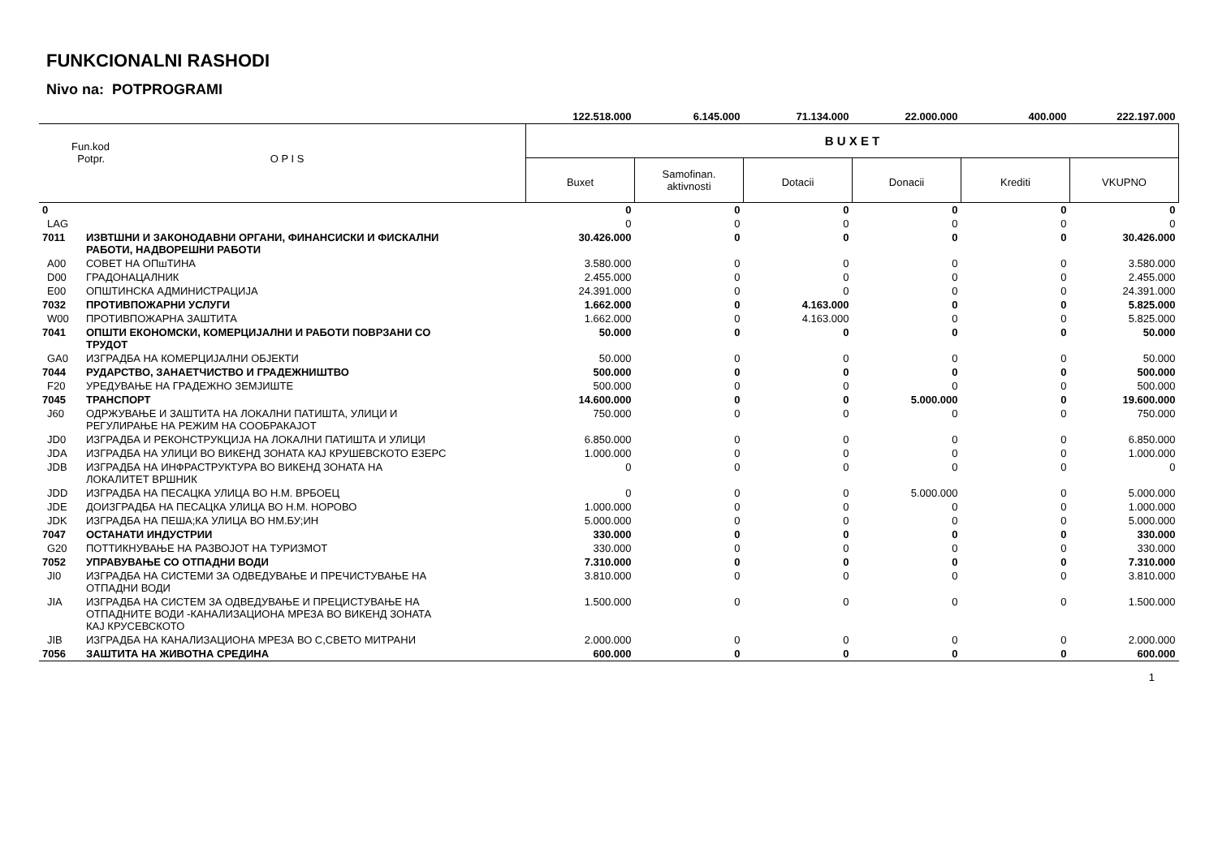FUNKCIONALNI RASHODI
Nivo na: POTPROGRAMI
| | | 122.518.000 | 6.145.000 | 71.134.000 | 22.000.000 | 400.000 | 222.197.000 |
| Fun.kod Potpr. O P I S | | B U X E T | | | | | |
| | | Buxet | Samofinan. aktivnosti | Dotacii | Donacii | Krediti | VKUPNO |
| 0 | | 0 | 0 | 0 | 0 | 0 | 0 |
| LAG | | 0 | 0 | 0 | 0 | 0 | 0 |
| 7011 | ИЗВТШНИ И ЗАКОНОДАВНИ ОРГАНИ, ФИНАНСИСКИ И ФИСКАЛНИ РАБОТИ, НАДВОРЕШНИ РАБОТИ | 30.426.000 | 0 | 0 | 0 | 0 | 30.426.000 |
| A00 | СОВЕТ НА ОПшТИНА | 3.580.000 | 0 | 0 | 0 | 0 | 3.580.000 |
| D00 | ГРАДОНАЦАЛНИК | 2.455.000 | 0 | 0 | 0 | 0 | 2.455.000 |
| E00 | ОПШТИНСКА АДМИНИСТРАЦИЈА | 24.391.000 | 0 | 0 | 0 | 0 | 24.391.000 |
| 7032 | ПРОТИВПОЖАРНИ УСЛУГИ | 1.662.000 | 0 | 4.163.000 | 0 | 0 | 5.825.000 |
| W00 | ПРОТИВПОЖАРНА ЗАШТИТА | 1.662.000 | 0 | 4.163.000 | 0 | 0 | 5.825.000 |
| 7041 | ОПШТИ ЕКОНОМСКИ, КОМЕРЦИЈАЛНИ И РАБОТИ ПОВРЗАНИ СО ТРУДОТ | 50.000 | 0 | 0 | 0 | 0 | 50.000 |
| GA0 | ИЗГРАДБА НА КОМЕРЦИЈАЛНИ ОБЈЕКТИ | 50.000 | 0 | 0 | 0 | 0 | 50.000 |
| 7044 | РУДАРСТВО, ЗАНАЕТЧИСТВО И ГРАДЕЖНИШТВО | 500.000 | 0 | 0 | 0 | 0 | 500.000 |
| F20 | УРЕДУВАЊЕ НА ГРАДЕЖНО ЗЕМЈИШТЕ | 500.000 | 0 | 0 | 0 | 0 | 500.000 |
| 7045 | ТРАНСПОРТ | 14.600.000 | 0 | 0 | 5.000.000 | 0 | 19.600.000 |
| J60 | ОДРЖУВАЊЕ И ЗАШТИТА НА ЛОКАЛНИ ПАТИШТА, УЛИЦИ И РЕГУЛИРАЊЕ НА РЕЖИМ НА СООБРАКАЈОТ | 750.000 | 0 | 0 | 0 | 0 | 750.000 |
| JD0 | ИЗГРАДБА И РЕКОНСТРУКЦИЈА НА ЛОКАЛНИ ПАТИШТА И УЛИЦИ | 6.850.000 | 0 | 0 | 0 | 0 | 6.850.000 |
| JDA | ИЗГРАДБА НА УЛИЦИ ВО ВИКЕНД ЗОНАТА КАЈ КРУШЕВСКОТО ЕЗЕРС | 1.000.000 | 0 | 0 | 0 | 0 | 1.000.000 |
| JDB | ИЗГРАДБА НА ИНФРАСТРУКТУРА ВО ВИКЕНД ЗОНАТА НА ЛОКАЛИТЕТ ВРШНИК | 0 | 0 | 0 | 0 | 0 | 0 |
| JDD | ИЗГРАДБА НА ПЕСАЦКА УЛИЦА ВО Н.М. ВРБОЕЦ | 0 | 0 | 0 | 5.000.000 | 0 | 5.000.000 |
| JDE | ДОИЗГРАДБА НА ПЕСАЦКА УЛИЦА ВО Н.М. НОРОВО | 1.000.000 | 0 | 0 | 0 | 0 | 1.000.000 |
| JDK | ИЗГРАДБА НА ПЕША;КА УЛИЦА ВО НМ.БУ;ИН | 5.000.000 | 0 | 0 | 0 | 0 | 5.000.000 |
| 7047 | ОСТАНАТИ ИНДУСТРИИ | 330.000 | 0 | 0 | 0 | 0 | 330.000 |
| G20 | ПОТТИКНУВАЊЕ НА РАЗВОЈОТ НА ТУРИЗМОТ | 330.000 | 0 | 0 | 0 | 0 | 330.000 |
| 7052 | УПРАВУВАЊЕ СО ОТПАДНИ ВОДИ | 7.310.000 | 0 | 0 | 0 | 0 | 7.310.000 |
| JI0 | ИЗГРАДБА НА СИСТЕМИ ЗА ОДВЕДУВАЊЕ И ПРЕЧИСТУВАЊЕ НА ОТПАДНИ ВОДИ | 3.810.000 | 0 | 0 | 0 | 0 | 3.810.000 |
| JIA | ИЗГРАДБА НА СИСТЕМ ЗА ОДВЕДУВАЊЕ И ПРЕЦИСТУВАЊЕ НА ОТПАДНИТЕ ВОДИ -КАНАЛИЗАЦИОНА МРЕЗА ВО ВИКЕНД ЗОНАТА КАЈ КРУСЕВСКОТО | 1.500.000 | 0 | 0 | 0 | 0 | 1.500.000 |
| JIB | ИЗГРАДБА НА КАНАЛИЗАЦИОНА МРЕЗА ВО С,СВЕТО МИТРАНИ | 2.000.000 | 0 | 0 | 0 | 0 | 2.000.000 |
| 7056 | ЗАШТИТА НА ЖИВОТНА СРЕДИНА | 600.000 | 0 | 0 | 0 | 0 | 600.000 |
1